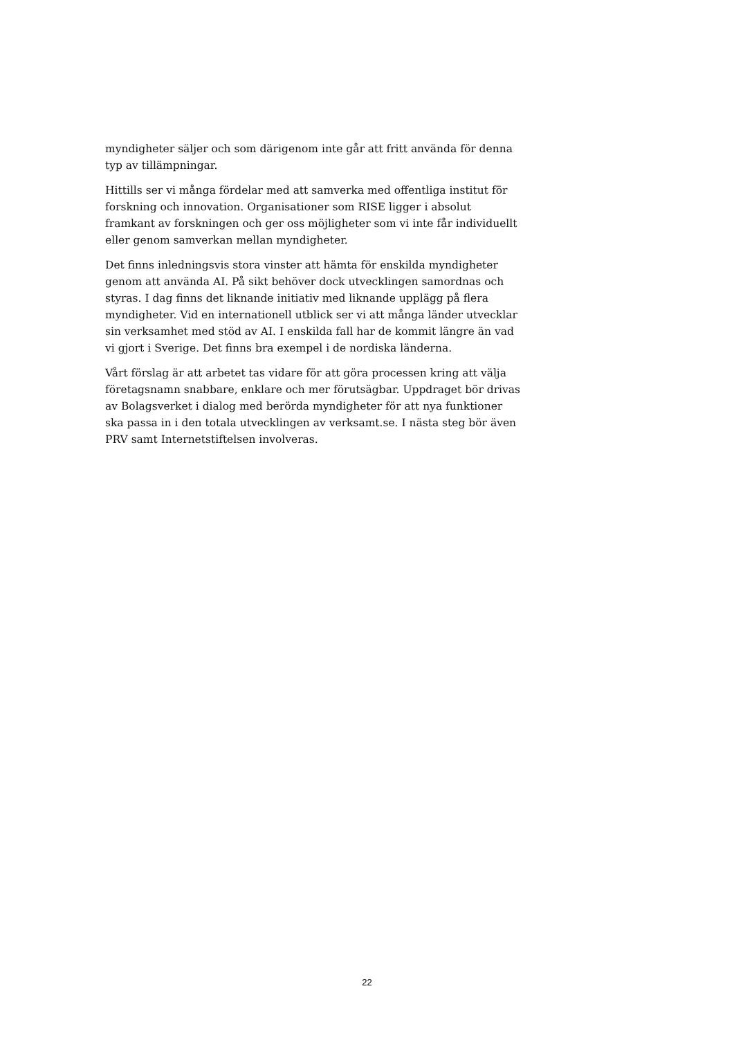myndigheter säljer och som därigenom inte går att fritt använda för denna typ av tillämpningar.
Hittills ser vi många fördelar med att samverka med offentliga institut för forskning och innovation. Organisationer som RISE ligger i absolut framkant av forskningen och ger oss möjligheter som vi inte får individuellt eller genom samverkan mellan myndigheter.
Det finns inledningsvis stora vinster att hämta för enskilda myndigheter genom att använda AI. På sikt behöver dock utvecklingen samordnas och styras. I dag finns det liknande initiativ med liknande upplägg på flera myndigheter. Vid en internationell utblick ser vi att många länder utvecklar sin verksamhet med stöd av AI. I enskilda fall har de kommit längre än vad vi gjort i Sverige. Det finns bra exempel i de nordiska länderna.
Vårt förslag är att arbetet tas vidare för att göra processen kring att välja företagsnamn snabbare, enklare och mer förutsägbar. Uppdraget bör drivas av Bolagsverket i dialog med berörda myndigheter för att nya funktioner ska passa in i den totala utvecklingen av verksamt.se. I nästa steg bör även PRV samt Internetstiftelsen involveras.
22